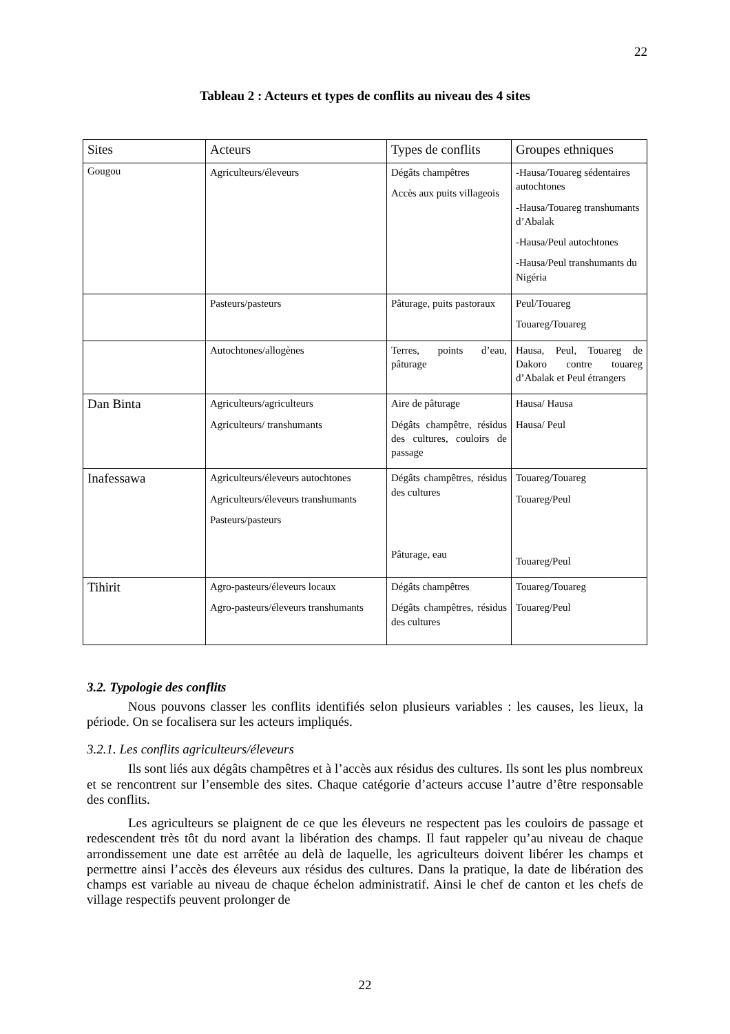22
Tableau 2 : Acteurs et types de conflits au niveau des 4 sites
| Sites | Acteurs | Types de conflits | Groupes ethniques |
| --- | --- | --- | --- |
| Gougou | Agriculteurs/éleveurs | Dégâts champêtres Accès aux puits villageois | -Hausa/Touareg sédentaires autochtones -Hausa/Touareg transhumants d’Abalak -Hausa/Peul autochtones -Hausa/Peul transhumants du Nigéria |
| | Pasteurs/pasteurs | Pâturage, puits pastoraux | Peul/Touareg Touareg/Touareg |
| | Autochtones/allogènes | Terres, points d’eau, pâturage | Hausa, Peul, Touareg de Dakoro contre touareg d’Abalak et Peul étrangers |
| Dan Binta | Agriculteurs/agriculteurs Agriculteurs/ transhumants | Aire de pâturage Dégâts champêtre, résidus des cultures, couloirs de passage | Hausa/ Hausa Hausa/ Peul |
| Inafessawa | Agriculteurs/éleveurs autochtones Agriculteurs/éleveurs transhumants Pasteurs/pasteurs | Dégâts champêtres, résidus des cultures Pâturage, eau | Touareg/Touareg Touareg/Peul Touareg/Peul |
| Tihirit | Agro-pasteurs/éleveurs locaux Agro-pasteurs/éleveurs transhumants | Dégâts champêtres Dégâts champêtres, résidus des cultures | Touareg/Touareg Touareg/Peul |
3.2. Typologie des conflits
Nous pouvons classer les conflits identifiés selon plusieurs variables : les causes, les lieux, la période. On se focalisera sur les acteurs impliqués.
3.2.1. Les conflits agriculteurs/éleveurs
Ils sont liés aux dégâts champêtres et à l’accès aux résidus des cultures. Ils sont les plus nombreux et se rencontrent sur l’ensemble des sites. Chaque catégorie d’acteurs accuse l’autre d’être responsable des conflits.
Les agriculteurs se plaignent de ce que les éleveurs ne respectent pas les couloirs de passage et redescendent très tôt du nord avant la libération des champs. Il faut rappeler qu’au niveau de chaque arrondissement une date est arrêtée au delà de laquelle, les agriculteurs doivent libérer les champs et permettre ainsi l’accès des éleveurs aux résidus des cultures. Dans la pratique, la date de libération des champs est variable au niveau de chaque échelon administratif. Ainsi le chef de canton et les chefs de village respectifs peuvent prolonger de
22